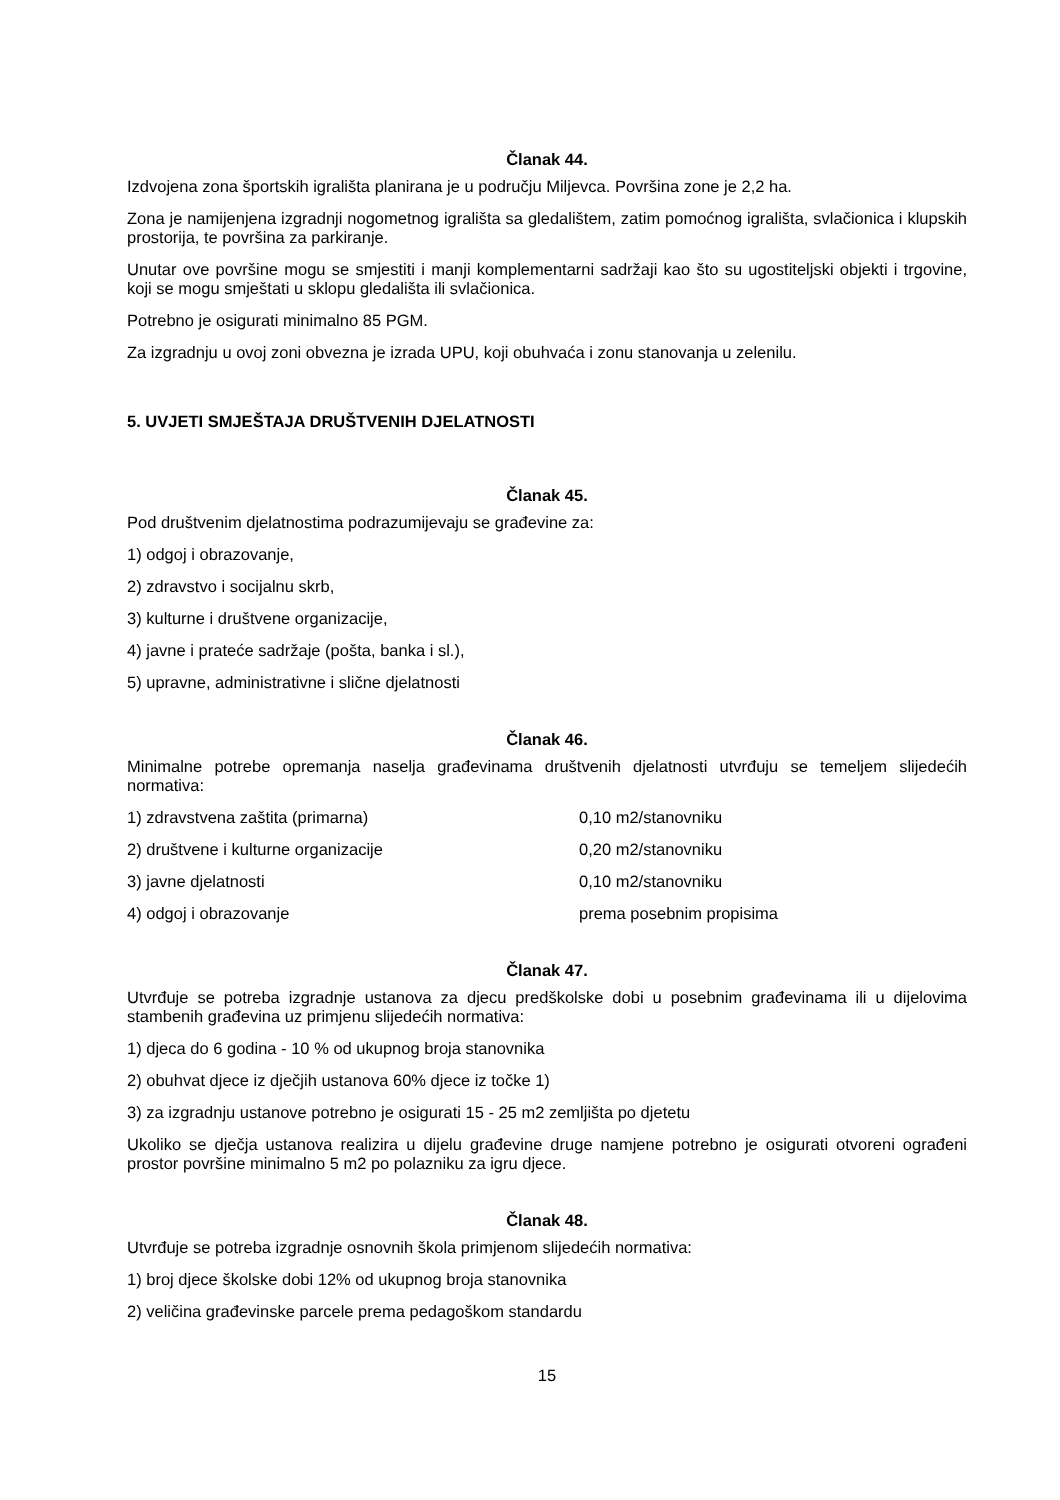Članak 44.
Izdvojena zona športskih igrališta planirana je u području Miljevca. Površina zone je 2,2 ha.
Zona je namijenjena izgradnji nogometnog igrališta sa gledalištem, zatim pomoćnog igrališta, svlačionica i klupskih prostorija, te površina za parkiranje.
Unutar ove površine mogu se smjestiti i manji komplementarni sadržaji kao što su ugostiteljski objekti i trgovine, koji se mogu smještati u sklopu gledališta ili svlačionica.
Potrebno je osigurati minimalno 85 PGM.
Za izgradnju u ovoj zoni obvezna je izrada UPU, koji obuhvaća i zonu stanovanja u zelenilu.
5. UVJETI SMJEŠTAJA DRUŠTVENIH DJELATNOSTI
Članak 45.
Pod društvenim djelatnostima podrazumijevaju se građevine za:
1) odgoj i obrazovanje,
2) zdravstvo i socijalnu skrb,
3) kulturne i društvene organizacije,
4) javne i prateće sadržaje (pošta, banka i sl.),
5) upravne, administrativne i slične djelatnosti
Članak 46.
Minimalne potrebe opremanja naselja građevinama društvenih djelatnosti utvrđuju se temeljem slijedećih normativa:
1) zdravstvena zaštita (primarna) 0,10 m2/stanovniku
2) društvene i kulturne organizacije 0,20 m2/stanovniku
3) javne djelatnosti 0,10 m2/stanovniku
4) odgoj i obrazovanje prema posebnim propisima
Članak 47.
Utvrđuje se potreba izgradnje ustanova za djecu predškolske dobi u posebnim građevinama ili u dijelovima stambenih građevina uz primjenu slijedećih normativa:
1) djeca do 6 godina - 10 % od ukupnog broja stanovnika
2) obuhvat djece iz dječjih ustanova 60% djece iz točke 1)
3) za izgradnju ustanove potrebno je osigurati 15 - 25 m2 zemljišta po djetetu
Ukoliko se dječja ustanova realizira u dijelu građevine druge namjene potrebno je osigurati otvoreni ograđeni prostor površine minimalno 5 m2 po polazniku za igru djece.
Članak 48.
Utvrđuje se potreba izgradnje osnovnih škola primjenom slijedećih normativa:
1) broj djece školske dobi 12% od ukupnog broja stanovnika
2) veličina građevinske parcele prema pedagoškom standardu
15